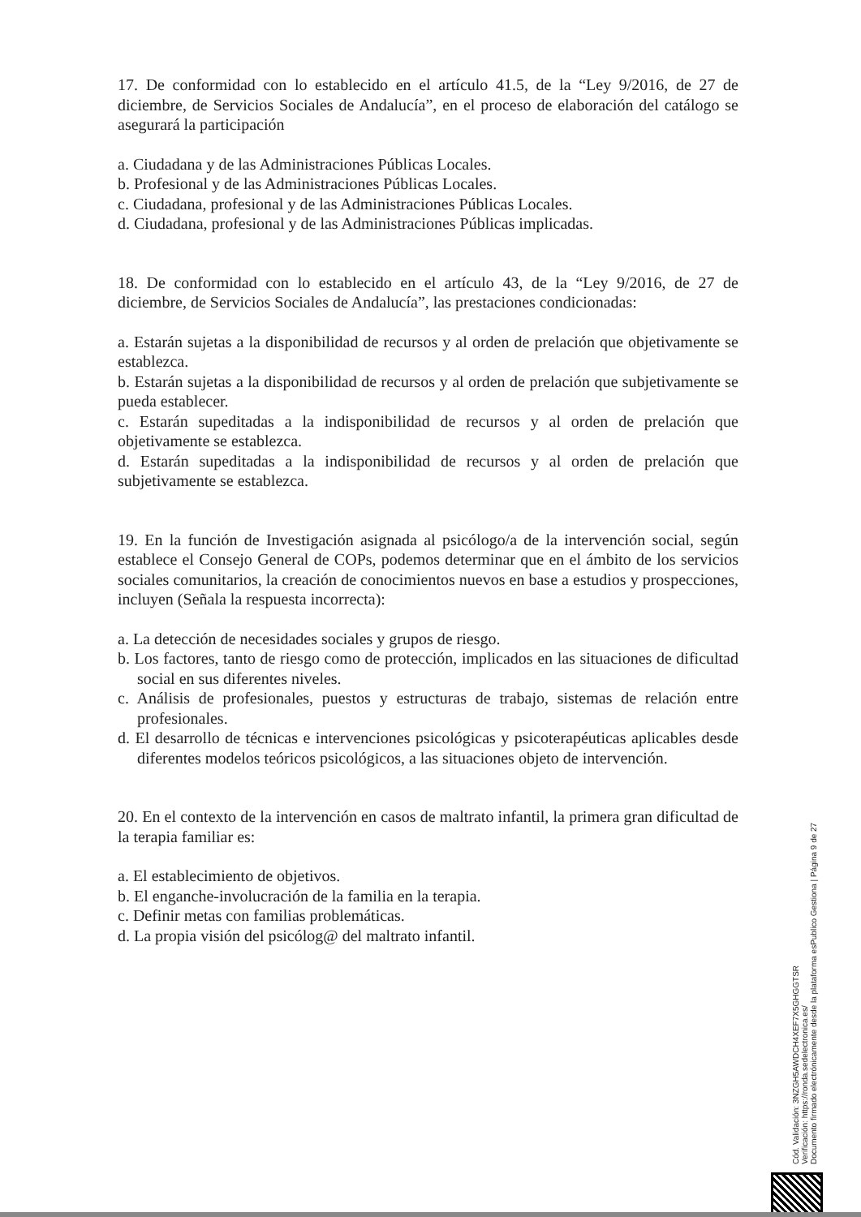17. De conformidad con lo establecido en el artículo 41.5, de la “Ley 9/2016, de 27 de diciembre, de Servicios Sociales de Andalucía”, en el proceso de elaboración del catálogo se asegurará la participación
a. Ciudadana y de las Administraciones Públicas Locales.
b. Profesional y de las Administraciones Públicas Locales.
c. Ciudadana, profesional y de las Administraciones Públicas Locales.
d. Ciudadana, profesional y de las Administraciones Públicas implicadas.
18. De conformidad con lo establecido en el artículo 43, de la “Ley 9/2016, de 27 de diciembre, de Servicios Sociales de Andalucía”, las prestaciones condicionadas:
a. Estarán sujetas a la disponibilidad de recursos y al orden de prelación que objetivamente se establezca.
b. Estarán sujetas a la disponibilidad de recursos y al orden de prelación que subjetivamente se pueda establecer.
c. Estarán supeditadas a la indisponibilidad de recursos y al orden de prelación que objetivamente se establezca.
d. Estarán supeditadas a la indisponibilidad de recursos y al orden de prelación que subjetivamente se establezca.
19. En la función de Investigación asignada al psicólogo/a de la intervención social, según establece el Consejo General de COPs, podemos determinar que en el ámbito de los servicios sociales comunitarios, la creación de conocimientos nuevos en base a estudios y prospecciones, incluyen (Señala la respuesta incorrecta):
a. La detección de necesidades sociales y grupos de riesgo.
b. Los factores, tanto de riesgo como de protección, implicados en las situaciones de dificultad social en sus diferentes niveles.
c. Análisis de profesionales, puestos y estructuras de trabajo, sistemas de relación entre profesionales.
d. El desarrollo de técnicas e intervenciones psicológicas y psicoterapéuticas aplicables desde diferentes modelos teóricos psicológicos, a las situaciones objeto de intervención.
20. En el contexto de la intervención en casos de maltrato infantil, la primera gran dificultad de la terapia familiar es:
a. El establecimiento de objetivos.
b. El enganche-involucración de la familia en la terapia.
c. Definir metas con familias problemáticas.
d. La propia visión del psicólog@ del maltrato infantil.
Cód. Validación: 3NZGH5AWDCH4XEF7X5GHGGTSR
Verificación: https://ronda.sedelectronica.es/
Documento firmado electrónicamente desde la plataforma esPublico Gestiona | Página 9 de 27